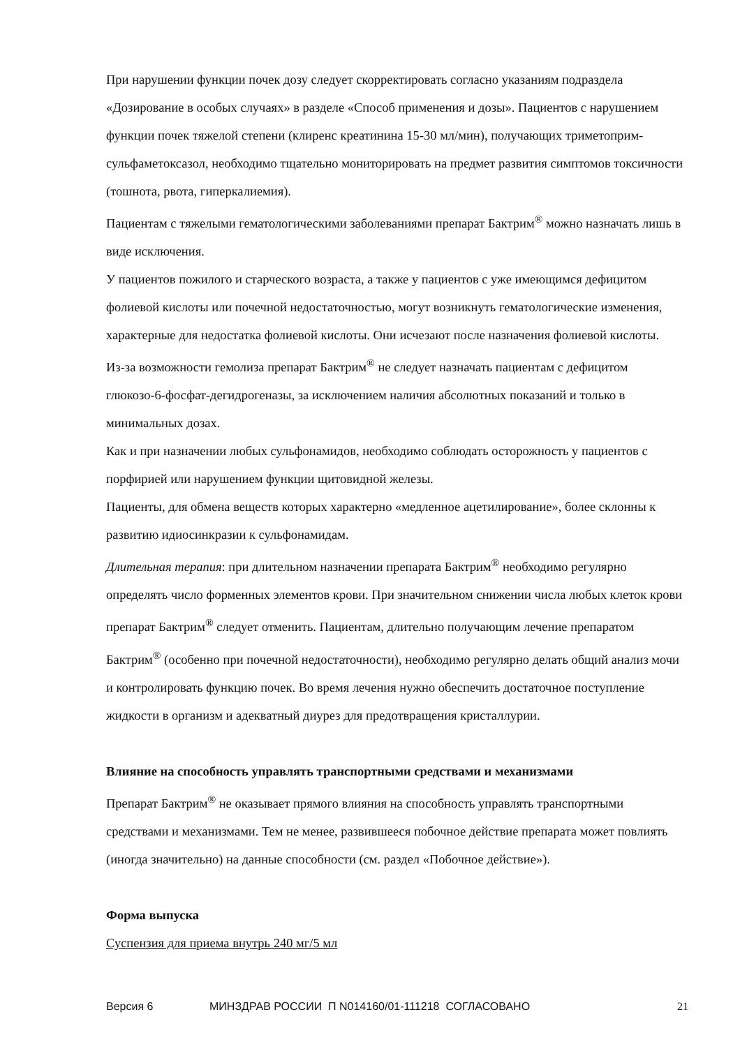При нарушении функции почек дозу следует скорректировать согласно указаниям подраздела «Дозирование в особых случаях» в разделе «Способ применения и дозы». Пациентов с нарушением функции почек тяжелой степени (клиренс креатинина 15-30 мл/мин), получающих триметоприм-сульфаметоксазол, необходимо тщательно мониторировать на предмет развития симптомов токсичности (тошнота, рвота, гиперкалиемия).
Пациентам с тяжелыми гематологическими заболеваниями препарат Бактрим<sup>®</sup> можно назначать лишь в виде исключения.
У пациентов пожилого и старческого возраста, а также у пациентов с уже имеющимся дефицитом фолиевой кислоты или почечной недостаточностью, могут возникнуть гематологические изменения, характерные для недостатка фолиевой кислоты. Они исчезают после назначения фолиевой кислоты.
Из-за возможности гемолиза препарат Бактрим<sup>®</sup> не следует назначать пациентам с дефицитом глюкозо-6-фосфат-дегидрогеназы, за исключением наличия абсолютных показаний и только в минимальных дозах.
Как и при назначении любых сульфонамидов, необходимо соблюдать осторожность у пациентов с порфирией или нарушением функции щитовидной железы.
Пациенты, для обмена веществ которых характерно «медленное ацетилирование», более склонны к развитию идиосинкразии к сульфонамидам.
Длительная терапия: при длительном назначении препарата Бактрим<sup>®</sup> необходимо регулярно определять число форменных элементов крови. При значительном снижении числа любых клеток крови препарат Бактрим<sup>®</sup> следует отменить. Пациентам, длительно получающим лечение препаратом Бактрим<sup>®</sup> (особенно при почечной недостаточности), необходимо регулярно делать общий анализ мочи и контролировать функцию почек. Во время лечения нужно обеспечить достаточное поступление жидкости в организм и адекватный диурез для предотвращения кристаллурии.
Влияние на способность управлять транспортными средствами и механизмами
Препарат Бактрим<sup>®</sup> не оказывает прямого влияния на способность управлять транспортными средствами и механизмами. Тем не менее, развившееся побочное действие препарата может повлиять (иногда значительно) на данные способности (см. раздел «Побочное действие»).
Форма выпуска
Суспензия для приема внутрь 240 мг/5 мл
Версия 6 МИНЗДРАВ РОССИИ П N014160/01-111218 СОГЛАСОВАНО 21